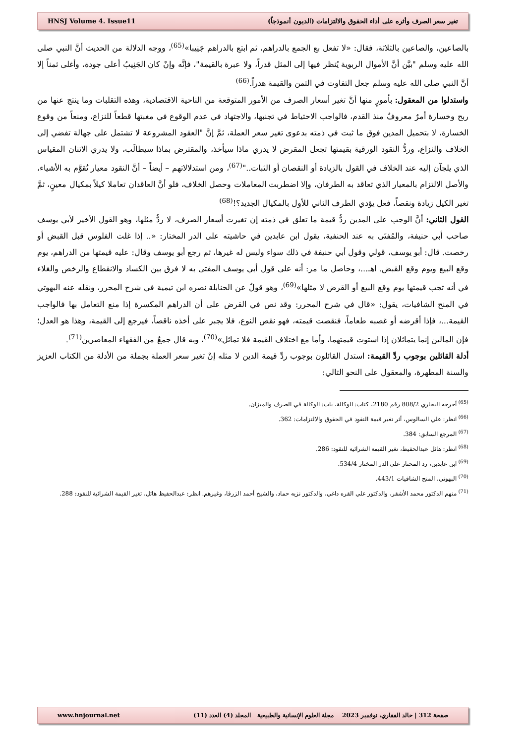HNSJ Volume 4. Issue11 تغير سعر الصرف وأثره على أداء الحقوق والالتزامات (الديون أنموذجاً)
بالصاعين، والصاعين بالثلاثة، فقال: «لا تفعل بع الجمع بالدراهم، ثم ابتع بالدراهم جَنِيبا»<sup>(65)</sup>، ووجه الدلالة من الحديث أنَّ النبي صلى الله عليه وسلم "بيَّن أنَّ الأموال الربوية يُنظر فيها إلى المثل قدراً، ولا عبرة بالقيمة"، فإنَّه وإنْ كان الجَنِيبُ أعلى جودة، وأغلى ثمناً إلا أنَّ النبي صلى الله عليه وسلم جعل التفاوت في الثمن والقيمة هدراً.<sup>(66)</sup>
واستدلوا من المعقول: بأمورٍ منها أنَّ تغير أسعار الصرف من الأمور المتوقعة من الناحية الاقتصادية، وهذه التقلبات وما ينتج عنها من ربح وخسارة أمرٌ معروفٌ منذ القدم، فالواجب الاحتياط في تجنبها، والاجتهاد في عدم الوقوع في مغبتها قطعاً للنزاع، ومنعاً من وقوع الخسارة، لا بتحميل المدين فوق ما ثبت في ذمته بدعوى تغير سعر العملة، ثمَّ إنَّ "العقود المشروعة لا تشتمل على جهالة تفضي إلى الخلاف والنزاع، وردُّ النقود الورقية بقيمتها تجعل المقرض لا يدري ماذا سيأخذ، والمقترض بماذا سيطالَب، ولا يدري الاثنان المقياس الذي يلجآن إليه عند الخلاف في القول بالزيادة أو النقصان أو الثبات.."<sup>(67)</sup>، ومن استدلالاتهم – أيضاً – أنَّ النقود معيار تُقوَّم به الأشياء، والأصل الالتزام بالمعيار الذي تعاقد به الطرفان، وإلا اضطربت المعاملات وحصل الخلاف، فلو أنَّ العاقدان تعاملا كيلاً بمكيال معينٍ، ثمَّ تغير الكيل زيادة ونقصاً، فعل يؤدي الطرف الثاني للأول بالمكيال الجديد؟!<sup>(68)</sup>
القول الثاني: أنَّ الوجب على المدين ردُّ قيمة ما تعلق في ذمته إن تغيرت أسعار الصرف، لا ردُّ مثلها، وهو القول الأخير لأبي يوسف صاحب أبي حنيفة، والمُفتَى به عند الحنفية، يقول ابن عابدين في حاشيته على الدر المختار: «.. إذا غلت الفلوس قبل القبض أو رخصت. قال: أبو يوسف، قولي وقول أبي حنيفة في ذلك سواء وليس له غيرها، ثم رجع أبو يوسف وقال: عليه قيمتها من الدراهم، يوم وقع البيع ويوم وقع القبض. اهـ...، وحاصل ما مر: أنه على قول أبي يوسف المفتى به لا فرق بين الكساد والانقطاع والرخص والغلاء في أنه تجب قيمتها يوم وقع البيع أو القرض لا مثلها»<sup>(69)</sup>، وهو قولٌ عن الحنابلة نصره ابن تيمية في شرح المحرر، ونقله عنه البهوتي في المنح الشافيات، يقول: «قال في شرح المحرر: وقد نص في القرض على أن الدراهم المكسرة إذا منع التعامل بها فالواجب القيمة...، فإذا أقرضه أو غصبه طعاماً، فنقصت قيمته، فهو نقص النوع، فلا يجبر على أخذه ناقصاً، فيرجع إلى القيمة، وهذا هو العدل؛ فإن المالين إنما يتماثلان إذا استوت قيمتهما، وأما مع اختلاف القيمة فلا تماثل»<sup>(70)</sup>، وبه قال جمعٌ من الفقهاء المعاصرين<sup>(71)</sup>.
أدلة القائلين بوجوب ردِّ القيمة: استدل القائلون بوجوب ردِّ قيمة الدين لا مثله إنْ تغير سعر العملة بجملة من الأدلة من الكتاب العزيز والسنة المطهرة، والمعقول على النحو التالي:
<sup>(65)</sup> أخرجه البخاري 808/2 رقم 2180، كتاب: الوكالة، باب: الوكالة في الصرف والميزان.
<sup>(66)</sup> انظر: علي السالوس، أثر تغير قيمة النقود في الحقوق والالتزامات: 362.
<sup>(67)</sup> المرجع السابق: 384.
<sup>(68)</sup> انظر: هائل عبدالحفيظ، تغير القيمة الشرائية للنقود: 286.
<sup>(69)</sup> ابن عابدين، رد المحتار على الدر المختار 534/4.
<sup>(70)</sup> البهوتي، المنح الشافيات 443/1.
<sup>(71)</sup> منهم الدكتور محمد الأشقر، والدكتور علي القره داغي، والدكتور نزيه حماد، والشيخ أحمد الزرقا، وغيرهم. انظر: عبدالحفيظ هائل، تغير القيمة الشرائية للنقود: 288.
www.hnjournal.net صفحة 312 | خالد الفقاري، نوفمبر 2023 مجلة العلوم الإنسانية والطبيعية المجلد (4) العدد (11)